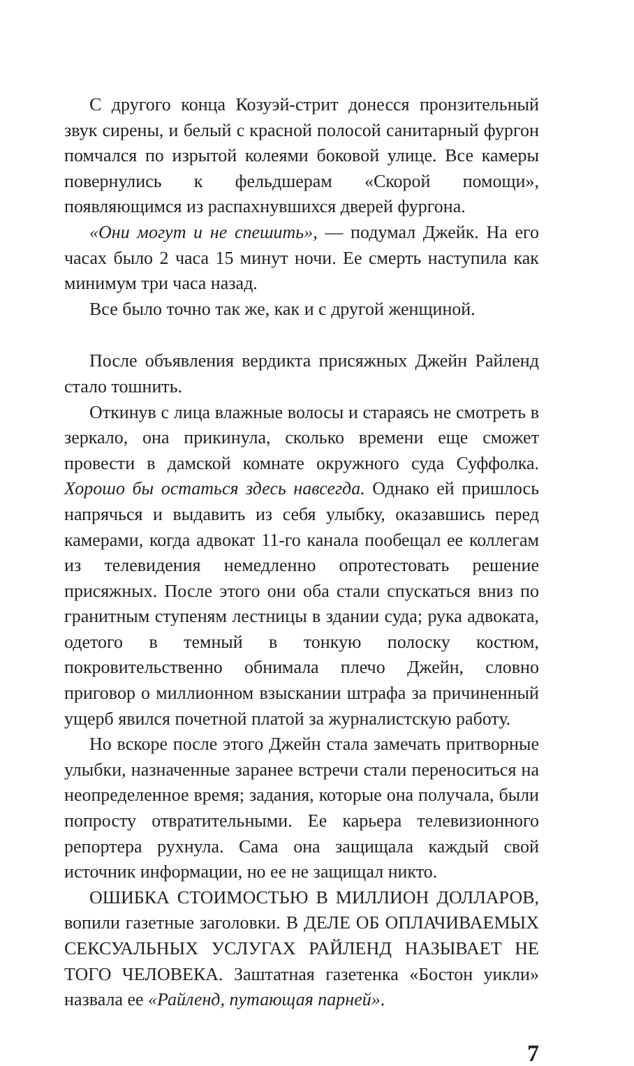С другого конца Козуэй-стрит донесся пронзительный звук сирены, и белый с красной полосой санитарный фургон помчался по изрытой колеями боковой улице. Все камеры повернулись к фельдшерам «Скорой помощи», появляющимся из распахнувшихся дверей фургона.
«Они могут и не спешить», — подумал Джейк. На его часах было 2 часа 15 минут ночи. Ее смерть наступила как минимум три часа назад.
Все было точно так же, как и с другой женщиной.
После объявления вердикта присяжных Джейн Райленд стало тошнить.
Откинув с лица влажные волосы и стараясь не смотреть в зеркало, она прикинула, сколько времени еще сможет провести в дамской комнате окружного суда Суффолка. Хорошо бы остаться здесь навсегда. Однако ей пришлось напрячься и выдавить из себя улыбку, оказавшись перед камерами, когда адвокат 11-го канала пообещал ее коллегам из телевидения немедленно опротестовать решение присяжных. После этого они оба стали спускаться вниз по гранитным ступеням лестницы в здании суда; рука адвоката, одетого в темный в тонкую полоску костюм, покровительственно обнимала плечо Джейн, словно приговор о миллионном взыскании штрафа за причиненный ущерб явился почетной платой за журналистскую работу.
Но вскоре после этого Джейн стала замечать притворные улыбки, назначенные заранее встречи стали переноситься на неопределенное время; задания, которые она получала, были попросту отвратительными. Ее карьера телевизионного репортера рухнула. Сама она защищала каждый свой источник информации, но ее не защищал никто.
ОШИБКА СТОИМОСТЬЮ В МИЛЛИОН ДОЛЛАРОВ, вопили газетные заголовки. В ДЕЛЕ ОБ ОПЛАЧИВАЕМЫХ СЕКСУАЛЬНЫХ УСЛУГАХ РАЙЛЕНД НАЗЫВАЕТ НЕ ТОГО ЧЕЛОВЕКА. Заштатная газетенка «Бостон уикли» назвала ее «Райленд, путающая парней».
7